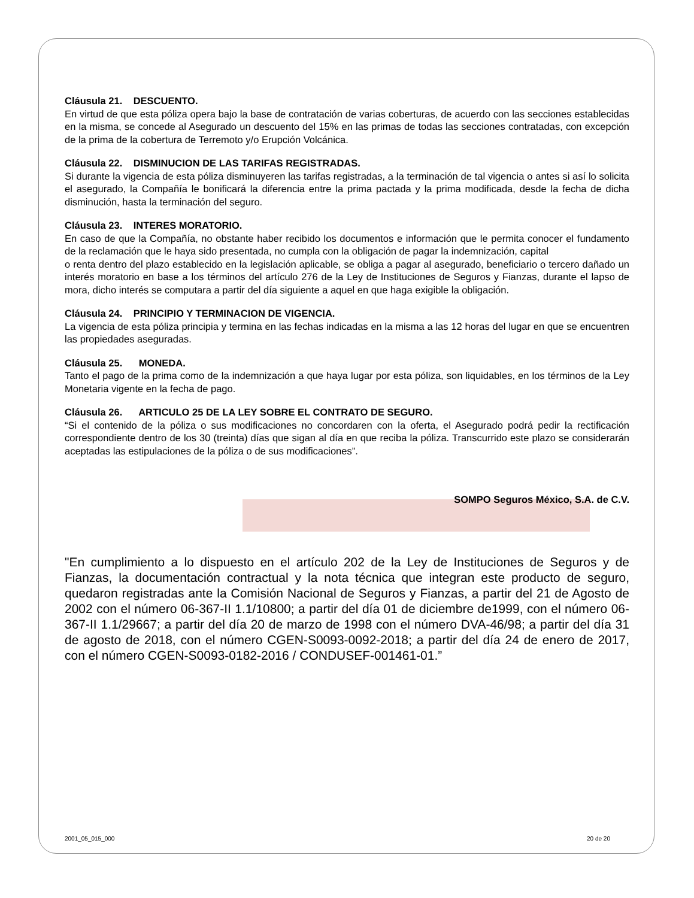Cláusula 21. DESCUENTO.
En virtud de que esta póliza opera bajo la base de contratación de varias coberturas, de acuerdo con las secciones establecidas en la misma, se concede al Asegurado un descuento del 15% en las primas de todas las secciones contratadas, con excepción de la prima de la cobertura de Terremoto y/o Erupción Volcánica.
Cláusula 22. DISMINUCION DE LAS TARIFAS REGISTRADAS.
Si durante la vigencia de esta póliza disminuyeren las tarifas registradas, a la terminación de tal vigencia o antes si así lo solicita el asegurado, la Compañía le bonificará la diferencia entre la prima pactada y la prima modificada, desde la fecha de dicha disminución, hasta la terminación del seguro.
Cláusula 23. INTERES MORATORIO.
En caso de que la Compañía, no obstante haber recibido los documentos e información que le permita conocer el fundamento de la reclamación que le haya sido presentada, no cumpla con la obligación de pagar la indemnización, capital
o renta dentro del plazo establecido en la legislación aplicable, se obliga a pagar al asegurado, beneficiario o tercero dañado un interés moratorio en base a los términos del artículo 276 de la Ley de Instituciones de Seguros y Fianzas, durante el lapso de mora, dicho interés se computara a partir del día siguiente a aquel en que haga exigible la obligación.
Cláusula 24. PRINCIPIO Y TERMINACION DE VIGENCIA.
La vigencia de esta póliza principia y termina en las fechas indicadas en la misma a las 12 horas del lugar en que se encuentren las propiedades aseguradas.
Cláusula 25. MONEDA.
Tanto el pago de la prima como de la indemnización a que haya lugar por esta póliza, son liquidables, en los términos de la Ley Monetaria vigente en la fecha de pago.
Cláusula 26. ARTICULO 25 DE LA LEY SOBRE EL CONTRATO DE SEGURO.
“Si el contenido de la póliza o sus modificaciones no concordaren con la oferta, el Asegurado podrá pedir la rectificación correspondiente dentro de los 30 (treinta) días que sigan al día en que reciba la póliza. Transcurrido este plazo se considerarán aceptadas las estipulaciones de la póliza o de sus modificaciones”.
SOMPO Seguros México, S.A. de C.V.
"En cumplimiento a lo dispuesto en el artículo 202 de la Ley de Instituciones de Seguros y de Fianzas, la documentación contractual y la nota técnica que integran este producto de seguro, quedaron registradas ante la Comisión Nacional de Seguros y Fianzas, a partir del 21 de Agosto de 2002 con el número 06-367-II 1.1/10800; a partir del día 01 de diciembre de1999, con el número 06-367-II 1.1/29667; a partir del día 20 de marzo de 1998 con el número DVA-46/98; a partir del día 31 de agosto de 2018, con el número CGEN-S0093-0092-2018; a partir del día 24 de enero de 2017, con el número CGEN-S0093-0182-2016 / CONDUSEF-001461-01.”
2001_05_015_000 20 de 20